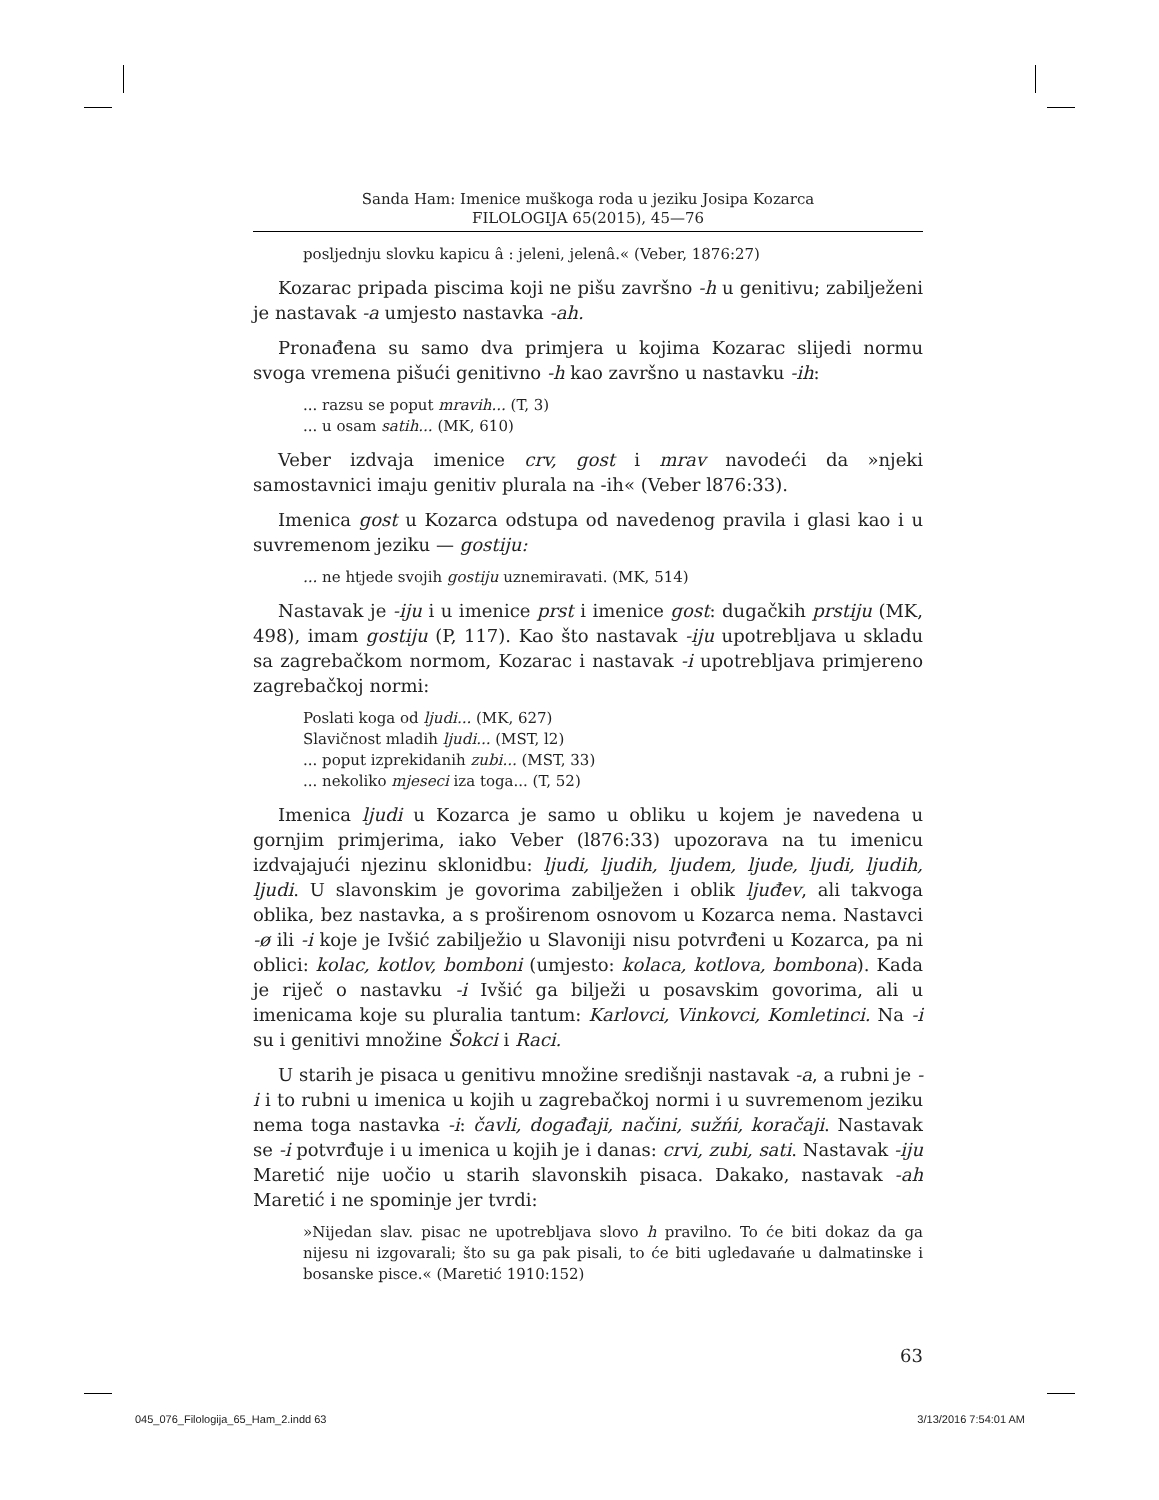Sanda Ham: Imenice muškoga roda u jeziku Josipa Kozarca
FILOLOGIJA 65(2015), 45—76
posljednju slovku kapicu â : jeleni, jelenâ.« (Veber, 1876:27)
Kozarac pripada piscima koji ne pišu završno -h u genitivu; zabilježeni je nastavak -a umjesto nastavka -ah.
Pronađena su samo dva primjera u kojima Kozarac slijedi normu svoga vremena pišući genitivno -h kao završno u nastavku -ih:
... razsu se poput mravih... (T, 3)
... u osam satih... (MK, 610)
Veber izdvaja imenice crv, gost i mrav navodeći da »njeki samostavnici imaju genitiv plurala na -ih« (Veber l876:33).
Imenica gost u Kozarca odstupa od navedenog pravila i glasi kao i u suvremenom jeziku — gostiju:
... ne htjede svojih gostiju uznemiravati. (MK, 514)
Nastavak je -iju i u imenice prst i imenice gost: dugačkih prstiju (MK, 498), imam gostiju (P, 117). Kao što nastavak -iju upotrebljava u skladu sa zagrebačkom normom, Kozarac i nastavak -i upotrebljava primjereno zagrebačkoj normi:
Poslati koga od ljudi... (MK, 627)
Slavičnost mladih ljudi... (MST, l2)
... poput izprekidanih zubi... (MST, 33)
... nekoliko mjeseci iza toga... (T, 52)
Imenica ljudi u Kozarca je samo u obliku u kojem je navedena u gornjim primjerima, iako Veber (l876:33) upozorava na tu imenicu izdvajajući njezinu sklonidbu: ljudi, ljudih, ljudem, ljude, ljudi, ljudih, ljudi. U slavonskim je govorima zabilježen i oblik ljuđev, ali takvoga oblika, bez nastavka, a s proširenom osnovom u Kozarca nema. Nastavci -ø ili -i koje je Ivšić zabilježio u Slavoniji nisu potvrđeni u Kozarca, pa ni oblici: kolac, kotlov, bomboni (umjesto: kolaca, kotlova, bombona). Kada je riječ o nastavku -i Ivšić ga bilježi u posavskim govorima, ali u imenicama koje su pluralia tantum: Karlovci, Vinkovci, Komletinci. Na -i su i genitivi množine Šokci i Raci.
U starih je pisaca u genitivu množine središnji nastavak -a, a rubni je -i i to rubni u imenica u kojih u zagrebačkoj normi i u suvremenom jeziku nema toga nastavka -i: čavli, događaji, načini, sužńi, koračaji. Nastavak se -i potvrđuje i u imenica u kojih je i danas: crvi, zubi, sati. Nastavak -iju Maretić nije uočio u starih slavonskih pisaca. Dakako, nastavak -ah Maretić i ne spominje jer tvrdi:
»Nijedan slav. pisac ne upotrebljava slovo h pravilno. To će biti dokaz da ga nijesu ni izgovarali; što su ga pak pisali, to će biti ugledavańe u dalmatinske i bosanske pisce.« (Maretić 1910:152)
63
045_076_Filologija_65_Ham_2.indd 63 3/13/2016 7:54:01 AM